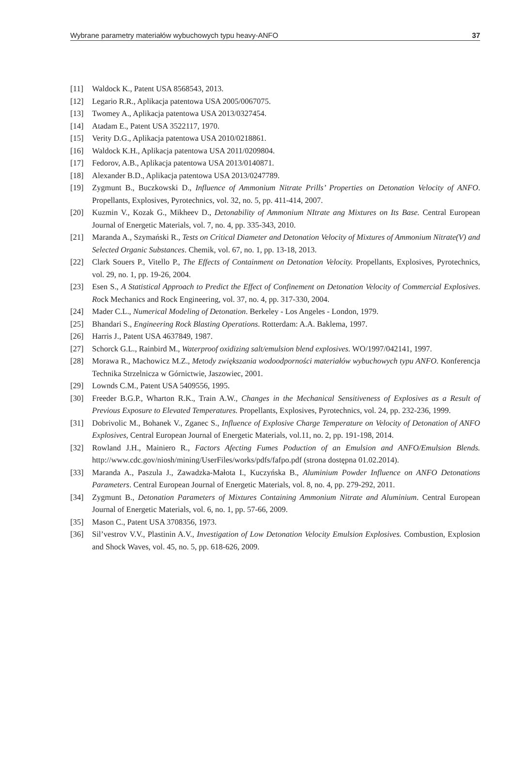Wybrane parametry materiałów wybuchowych typu heavy-ANFO 37
[11] Waldock K., Patent USA 8568543, 2013.
[12] Legario R.R., Aplikacja patentowa USA 2005/0067075.
[13] Twomey A., Aplikacja patentowa USA 2013/0327454.
[14] Atadam E., Patent USA 3522117, 1970.
[15] Verity D.G., Aplikacja patentowa USA 2010/0218861.
[16] Waldock K.H., Aplikacja patentowa USA 2011/0209804.
[17] Fedorov, A.B., Aplikacja patentowa USA 2013/0140871.
[18] Alexander B.D., Aplikacja patentowa USA 2013/0247789.
[19] Zygmunt B., Buczkowski D., Influence of Ammonium Nitrate Prills’ Properties on Detonation Velocity of ANFO. Propellants, Explosives, Pyrotechnics, vol. 32, no. 5, pp. 411-414, 2007.
[20] Kuzmin V., Kozak G., Mikheev D., Detonability of Ammonium NItrate ang Mixtures on Its Base. Central European Journal of Energetic Materials, vol. 7, no. 4, pp. 335-343, 2010.
[21] Maranda A., Szymański R., Tests on Critical Diameter and Detonation Velocity of Mixtures of Ammonium Nitrate(V) and Selected Organic Substances. Chemik, vol. 67, no. 1, pp. 13-18, 2013.
[22] Clark Souers P., Vitello P., The Effects of Containment on Detonation Velocity. Propellants, Explosives, Pyrotechnics, vol. 29, no. 1, pp. 19-26, 2004.
[23] Esen S., A Statistical Approach to Predict the Effect of Confinement on Detonation Velocity of Commercial Explosives. Rock Mechanics and Rock Engineering, vol. 37, no. 4, pp. 317-330, 2004.
[24] Mader C.L., Numerical Modeling of Detonation. Berkeley - Los Angeles - London, 1979.
[25] Bhandari S., Engineering Rock Blasting Operations. Rotterdam: A.A. Baklema, 1997.
[26] Harris J., Patent USA 4637849, 1987.
[27] Schorck G.L., Rainbird M., Waterproof oxidizing salt/emulsion blend explosives. WO/1997/042141, 1997.
[28] Morawa R., Machowicz M.Z., Metody zwiększania wodoodporności materiałów wybuchowych typu ANFO. Konferencja Technika Strzelnicza w Górnictwie, Jaszowiec, 2001.
[29] Lownds C.M., Patent USA 5409556, 1995.
[30] Freeder B.G.P., Wharton R.K., Train A.W., Changes in the Mechanical Sensitiveness of Explosives as a Result of Previous Exposure to Elevated Temperatures. Propellants, Explosives, Pyrotechnics, vol. 24, pp. 232-236, 1999.
[31] Dobrivolic M., Bohanek V., Zganec S., Influence of Explosive Charge Temperature on Velocity of Detonation of ANFO Explosives, Central European Journal of Energetic Materials, vol.11, no. 2, pp. 191-198, 2014.
[32] Rowland J.H., Mainiero R., Factors Afecting Fumes Poduction of an Emulsion and ANFO/Emulsion Blends. http://www.cdc.gov/niosh/mining/UserFiles/works/pdfs/fafpo.pdf (strona dostępna 01.02.2014).
[33] Maranda A., Paszula J., Zawadzka-Małota I., Kuczyńska B., Aluminium Powder Influence on ANFO Detonations Parameters. Central European Journal of Energetic Materials, vol. 8, no. 4, pp. 279-292, 2011.
[34] Zygmunt B., Detonation Parameters of Mixtures Containing Ammonium Nitrate and Aluminium. Central European Journal of Energetic Materials, vol. 6, no. 1, pp. 57-66, 2009.
[35] Mason C., Patent USA 3708356, 1973.
[36] Sil’vestrov V.V., Plastinin A.V., Investigation of Low Detonation Velocity Emulsion Explosives. Combustion, Explosion and Shock Waves, vol. 45, no. 5, pp. 618-626, 2009.